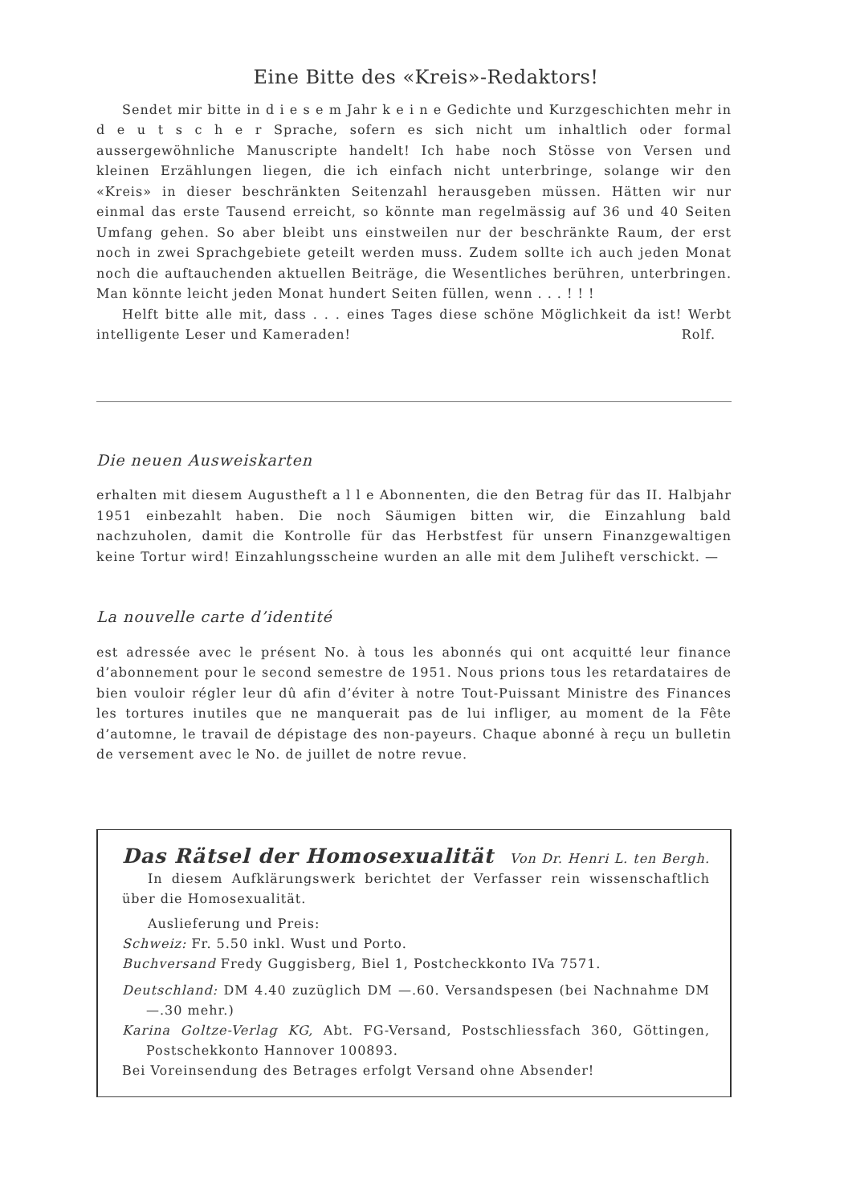Eine Bitte des «Kreis»-Redaktors!
Sendet mir bitte in d i e s e m Jahr k e i n e Gedichte und Kurzgeschichten mehr in d e u t s c h e r Sprache, sofern es sich nicht um inhaltlich oder formal aussergewöhnliche Manuscripte handelt! Ich habe noch Stösse von Versen und kleinen Erzählungen liegen, die ich einfach nicht unterbringe, solange wir den «Kreis» in dieser beschränkten Seitenzahl herausgeben müssen. Hätten wir nur einmal das erste Tausend erreicht, so könnte man regelmässig auf 36 und 40 Seiten Umfang gehen. So aber bleibt uns einstweilen nur der beschränkte Raum, der erst noch in zwei Sprachgebiete geteilt werden muss. Zudem sollte ich auch jeden Monat noch die auftauchenden aktuellen Beiträge, die Wesentliches berühren, unterbringen. Man könnte leicht jeden Monat hundert Seiten füllen, wenn . . . ! ! !
Helft bitte alle mit, dass . . . eines Tages diese schöne Möglichkeit da ist! Werbt intelligente Leser und Kameraden! Rolf.
Die neuen Ausweiskarten
erhalten mit diesem Augustheft a l l e Abonnenten, die den Betrag für das II. Halbjahr 1951 einbezahlt haben. Die noch Säumigen bitten wir, die Einzahlung bald nachzuholen, damit die Kontrolle für das Herbstfest für unsern Finanzgewaltigen keine Tortur wird! Einzahlungsscheine wurden an alle mit dem Juliheft verschickt. —
La nouvelle carte d’identité
est adressée avec le présent No. à tous les abonnés qui ont acquitté leur finance d’abonnement pour le second semestre de 1951. Nous prions tous les retardataires de bien vouloir régler leur dû afin d’éviter à notre Tout-Puissant Ministre des Finances les tortures inutiles que ne manquerait pas de lui infliger, au moment de la Fête d’automne, le travail de dépistage des non-payeurs. Chaque abonné à reçu un bulletin de versement avec le No. de juillet de notre revue.
Das Rätsel der Homosexualität Von Dr. Henri L. ten Bergh.
In diesem Aufklärungswerk berichtet der Verfasser rein wissenschaftlich über die Homosexualität.
Auslieferung und Preis:
Schweiz: Fr. 5.50 inkl. Wust und Porto.
Buchversand Fredy Guggisberg, Biel 1, Postcheckkonto IVa 7571.
Deutschland: DM 4.40 zuzüglich DM —.60. Versandspesen (bei Nachnahme DM —.30 mehr.)
Karina Goltze-Verlag KG, Abt. FG-Versand, Postschliessfach 360, Göttingen, Postschekkonto Hannover 100893.
Bei Voreinsendung des Betrages erfolgt Versand ohne Absender!